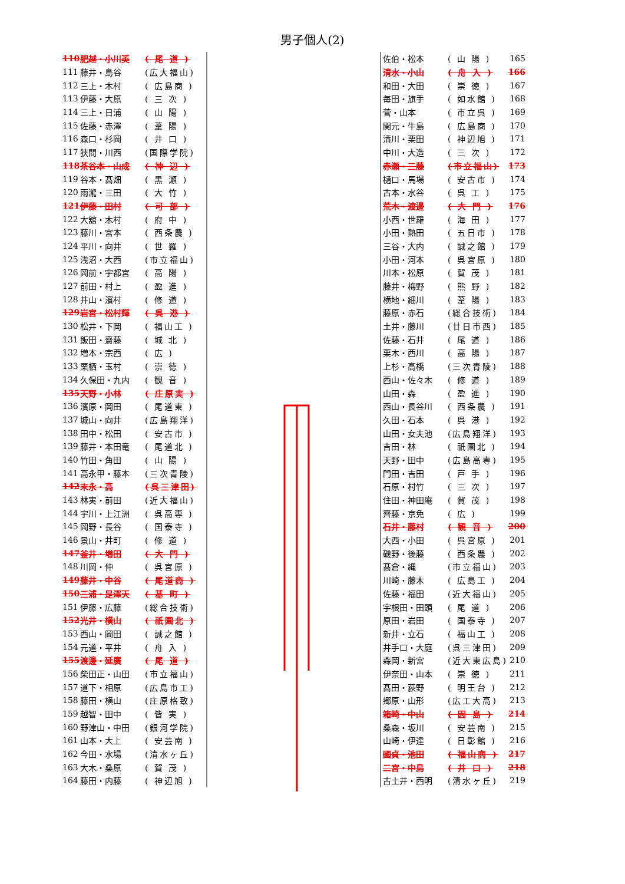男子個人(2)
| 110 | 肥越・小川英 | ( 尾 道 ) |
| 111 | 藤井・島谷 | (広大福山) |
| 112 | 三上・木村 | ( 広島商 ) |
| 113 | 伊藤・大原 | ( 三 次 ) |
| 114 | 三上・日浦 | ( 山 陽 ) |
| 115 | 佐藤・赤澤 | ( 葦 陽 ) |
| 116 | 森口・杉岡 | ( 井 口 ) |
| 117 | 狭間・川西 | (国際学院) |
| 118 | 茶谷本・山成 | ( 神 辺 ) |
| 119 | 谷本・髙畑 | ( 黒 瀬 ) |
| 120 | 雨瀧・三田 | ( 大 竹 ) |
| 121 | 伊藤・田村 | ( 可 部 ) |
| 122 | 大舘・木村 | ( 府 中 ) |
| 123 | 藤川・宮本 | ( 西条農 ) |
| 124 | 平川・向井 | ( 世 羅 ) |
| 125 | 浅沼・大西 | (市立福山) |
| 126 | 岡前・宇都宮 | ( 高 陽 ) |
| 127 | 前田・村上 | ( 盈 進 ) |
| 128 | 井山・濱村 | ( 修 道 ) |
| 129 | 岩宮・松村輝 | ( 呉 港 ) |
| 130 | 松井・下岡 | ( 福山工 ) |
| 131 | 飯田・齋藤 | ( 城 北 ) |
| 132 | 増本・宗西 | ( 広 ) |
| 133 | 栗栖・玉村 | ( 崇 徳 ) |
| 134 | 久保田・九内 | ( 観 音 ) |
| 135 | 天野・小林 | ( 庄原実 ) |
| 136 | 濱原・岡田 | ( 尾道東 ) |
| 137 | 城山・向井 | (広島翔洋) |
| 138 | 田中・松田 | ( 安古市 ) |
| 139 | 藤井・本田竜 | ( 尾道北 ) |
| 140 | 竹田・角田 | ( 山 陽 ) |
| 141 | 高永甲・藤本 | (三次青陵) |
| 142 | 末永・高 | (呉三津田) |
| 143 | 林実・前田 | (近大福山) |
| 144 | 宇川・上江洲 | ( 呉高専 ) |
| 145 | 岡野・長谷 | ( 国泰寺 ) |
| 146 | 景山・井町 | ( 修 道 ) |
| 147 | 釜井・増田 | ( 大 門 ) |
| 148 | 川岡・仲 | ( 呉宮原 ) |
| 149 | 藤井・中谷 | ( 尾道商 ) |
| 150 | 三浦・是澤天 | ( 基 町 ) |
| 151 | 伊藤・広藤 | (総合技術) |
| 152 | 光井・横山 | ( 祇園北 ) |
| 153 | 西山・岡田 | ( 誠之館 ) |
| 154 | 元道・平井 | ( 舟 入 ) |
| 155 | 渡邊・延廣 | ( 尾 道 ) |
| 156 | 柴田正・山田 | (市立福山) |
| 157 | 道下・相原 | (広島市工) |
| 158 | 藤田・横山 | (庄原格致) |
| 159 | 越智・田中 | ( 皆 実 ) |
| 160 | 野津山・中田 | (銀河学院) |
| 161 | 山本・大上 | ( 安芸南 ) |
| 162 | 今田・水場 | (清水ヶ丘) |
| 163 | 大木・桑原 | ( 賀 茂 ) |
| 164 | 藤田・内藤 | ( 神辺旭 ) |
| 佐伯・松本 | ( 山 陽 ) | 165 |
| 清水・小山 | ( 舟 入 ) | 166 |
| 和田・大田 | ( 崇 徳 ) | 167 |
| 毎田・旗手 | ( 如水館 ) | 168 |
| 菅・山本 | ( 市立呉 ) | 169 |
| 関元・牛島 | ( 広島商 ) | 170 |
| 清川・栗田 | ( 神辺旭 ) | 171 |
| 中川・大造 | ( 三 次 ) | 172 |
| 赤瀬・三藤 | (市立福山) | 173 |
| 樋口・馬場 | ( 安古市 ) | 174 |
| 古本・水谷 | ( 呉 工 ) | 175 |
| 荒木・渡邊 | ( 大 門 ) | 176 |
| 小西・世羅 | ( 海 田 ) | 177 |
| 小田・熱田 | ( 五日市 ) | 178 |
| 三谷・大内 | ( 誠之館 ) | 179 |
| 小田・河本 | ( 呉宮原 ) | 180 |
| 川本・松原 | ( 賀 茂 ) | 181 |
| 藤井・梅野 | ( 熊 野 ) | 182 |
| 横地・細川 | ( 葦 陽 ) | 183 |
| 藤原・赤石 | (総合技術) | 184 |
| 土井・藤川 | (廿日市西) | 185 |
| 佐藤・石井 | ( 尾 道 ) | 186 |
| 栗木・西川 | ( 高 陽 ) | 187 |
| 上杉・高橋 | (三次青陵) | 188 |
| 西山・佐々木 | ( 修 道 ) | 189 |
| 山田・森 | ( 盈 進 ) | 190 |
| 西山・長谷川 | ( 西条農 ) | 191 |
| 久田・石本 | ( 呉 港 ) | 192 |
| 山田・女夫池 | (広島翔洋) | 193 |
| 吉田・林 | ( 祇園北 ) | 194 |
| 天野・田中 | (広島高専) | 195 |
| 門田・吉田 | ( 戸 手 ) | 196 |
| 石原・村竹 | ( 三 次 ) | 197 |
| 住田・神田庵 | ( 賀 茂 ) | 198 |
| 齊藤・京免 | ( 広 ) | 199 |
| 石井・藤村 | ( 観 音 ) | 200 |
| 大西・小田 | ( 呉宮原 ) | 201 |
| 磯野・後藤 | ( 西条農 ) | 202 |
| 髙倉・縄 | (市立福山) | 203 |
| 川崎・藤木 | ( 広島工 ) | 204 |
| 佐藤・福田 | (近大福山) | 205 |
| 宇根田・田頭 | ( 尾 道 ) | 206 |
| 原田・岩田 | ( 国泰寺 ) | 207 |
| 新井・立石 | ( 福山工 ) | 208 |
| 井手口・大庭 | (呉三津田) | 209 |
| 森岡・新宮 | (近大東広島) | 210 |
| 伊奈田・山本 | ( 崇 徳 ) | 211 |
| 髙田・荻野 | ( 明王台 ) | 212 |
| 郷原・山形 | (広工大高) | 213 |
| 箱崎・中山 | ( 因 島 ) | 214 |
| 桑森・坂川 | ( 安芸南 ) | 215 |
| 山崎・伊達 | ( 日彰館 ) | 216 |
| 國貞・池田 | ( 福山商 ) | 217 |
| 二宮・中島 | ( 井 口 ) | 218 |
| 古土井・西明 | (清水ヶ丘) | 219 |